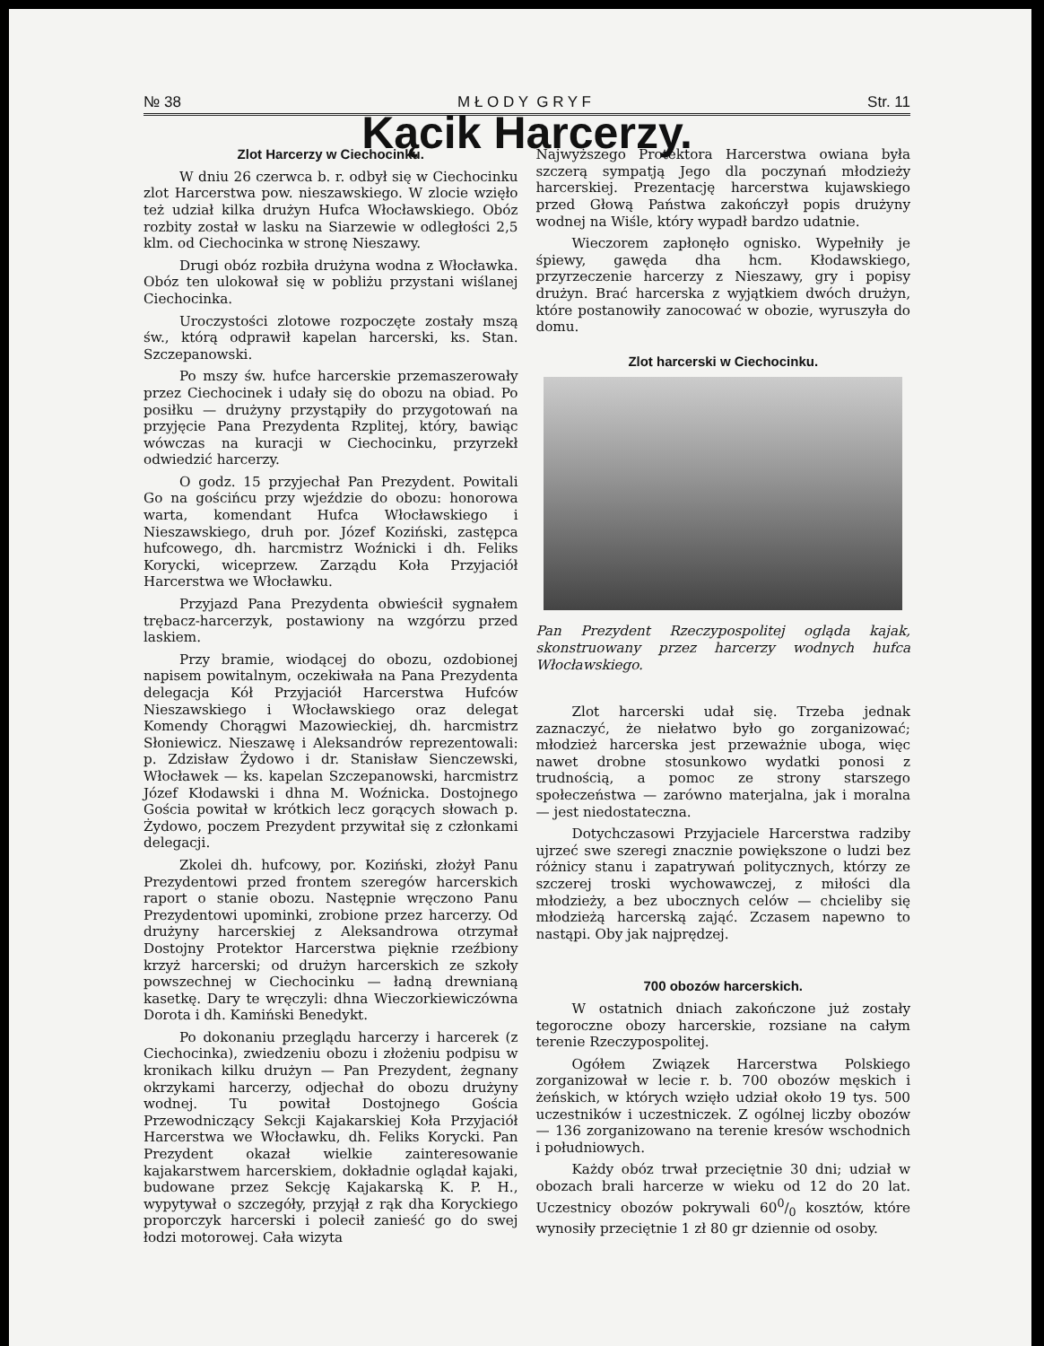№ 38 M Ł O D Y G R Y F Str. 11
Kącik Harcerzy.
Zlot Harcerzy w Ciechocinku.
W dniu 26 czerwca b. r. odbył się w Ciechocinku zlot Harcerstwa pow. nieszawskiego. W zlocie wzięło też udział kilka drużyn Hufca Włocławskiego. Obóz rozbity został w lasku na Siarzewie w odległości 2,5 klm. od Ciechocinka w stronę Nieszawy.
Drugi obóz rozbiła drużyna wodna z Włocławka. Obóz ten ulokował się w pobliżu przystani wiślanej Ciechocinka.
Uroczystości zlotowe rozpoczęte zostały mszą św., którą odprawił kapelan harcerski, ks. Stan. Szczepanowski.
Po mszy św. hufce harcerskie przemaszerowały przez Ciechocinek i udały się do obozu na obiad. Po posiłku — drużyny przystąpiły do przygotowań na przyjęcie Pana Prezydenta Rzplitej, który, bawiąc wówczas na kuracji w Ciechocinku, przyrzekł odwiedzić harcerzy.
O godz. 15 przyjechał Pan Prezydent. Powitali Go na gościńcu przy wjeździe do obozu: honorowa warta, komendant Hufca Włocławskiego i Nieszawskiego, druh por. Józef Koziński, zastępca hufcowego, dh. harcmistrz Woźnicki i dh. Feliks Korycki, wiceprzew. Zarządu Koła Przyjaciół Harcerstwa we Włocławku.
Przyjazd Pana Prezydenta obwieścił sygnałem trębacz-harcerzyk, postawiony na wzgórzu przed laskiem.
Przy bramie, wiodącej do obozu, ozdobionej napisem powitalnym, oczekiwała na Pana Prezydenta delegacja Kół Przyjaciół Harcerstwa Hufców Nieszawskiego i Włocławskiego oraz delegat Komendy Chorągwi Mazowieckiej, dh. harcmistrz Słoniewicz. Nieszawę i Aleksandrów reprezentowali: p. Zdzisław Żydowo i dr. Stanisław Sienczewski, Włocławek — ks. kapelan Szczepanowski, harcmistrz Józef Kłodawski i dhna M. Woźnicka. Dostojnego Gościa powitał w krótkich lecz gorących słowach p. Żydowo, poczem Prezydent przywitał się z członkami delegacji.
Zkolei dh. hufcowy, por. Koziński, złożył Panu Prezydentowi przed frontem szeregów harcerskich raport o stanie obozu. Następnie wręczono Panu Prezydentowi upominki, zrobione przez harcerzy. Od drużyny harcerskiej z Aleksandrowa otrzymał Dostojny Protektor Harcerstwa pięknie rzeźbiony krzyż harcerski; od drużyn harcerskich ze szkoły powszechnej w Ciechocinku — ładną drewnianą kasetkę. Dary te wręczyli: dhna Wieczorkiewiczówna Dorota i dh. Kamiński Benedykt.
Po dokonaniu przeglądu harcerzy i harcerek (z Ciechocinka), zwiedzeniu obozu i złożeniu podpisu w kronikach kilku drużyn — Pan Prezydent, żegnany okrzykami harcerzy, odjechał do obozu drużyny wodnej. Tu powitał Dostojnego Gościa Przewodniczący Sekcji Kajakarskiej Koła Przyjaciół Harcerstwa we Włocławku, dh. Feliks Korycki. Pan Prezydent okazał wielkie zainteresowanie kajakarstwem harcerskiem, dokładnie oglądał kajaki, budowane przez Sekcję Kajakarską K. P. H., wypytywał o szczegóły, przyjął z rąk dha Koryckiego proporczyk harcerski i polecił zanieść go do swej łodzi motorowej. Cała wizyta
Najwyższego Protektora Harcerstwa owiana była szczerą sympatją Jego dla poczynań młodzieży harcerskiej. Prezentację harcerstwa kujawskiego przed Głową Państwa zakończył popis drużyny wodnej na Wiśle, który wypadł bardzo udatnie.
Wieczorem zapłonęło ognisko. Wypełniły je śpiewy, gawęda dha hcm. Kłodawskiego, przyrzeczenie harcerzy z Nieszawy, gry i popisy drużyn. Brać harcerska z wyjątkiem dwóch drużyn, które postanowiły zanocować w obozie, wyruszyła do domu.
Zlot harcerski w Ciechocinku.
Pan Prezydent Rzeczypospolitej ogląda kajak, skonstruowany przez harcerzy wodnych hufca Włocławskiego.
Zlot harcerski udał się. Trzeba jednak zaznaczyć, że niełatwo było go zorganizować; młodzież harcerska jest przeważnie uboga, więc nawet drobne stosunkowo wydatki ponosi z trudnością, a pomoc ze strony starszego społeczeństwa — zarówno materjalna, jak i moralna — jest niedostateczna.
Dotychczasowi Przyjaciele Harcerstwa radziby ujrzeć swe szeregi znacznie powiększone o ludzi bez różnicy stanu i zapatrywań politycznych, którzy ze szczerej troski wychowawczej, z miłości dla młodzieży, a bez ubocznych celów — chcieliby się młodzieżą harcerską zająć. Zczasem napewno to nastąpi. Oby jak najprędzej.
700 obozów harcerskich.
W ostatnich dniach zakończone już zostały tegoroczne obozy harcerskie, rozsiane na całym terenie Rzeczypospolitej.
Ogółem Związek Harcerstwa Polskiego zorganizował w lecie r. b. 700 obozów męskich i żeńskich, w których wzięło udział około 19 tys. 500 uczestników i uczestniczek. Z ogólnej liczby obozów — 136 zorganizowano na terenie kresów wschodnich i południowych.
Każdy obóz trwał przeciętnie 30 dni; udział w obozach brali harcerze w wieku od 12 do 20 lat. Uczestnicy obozów pokrywali 600/0 kosztów, które wynosiły przeciętnie 1 zł 80 gr dziennie od osoby.